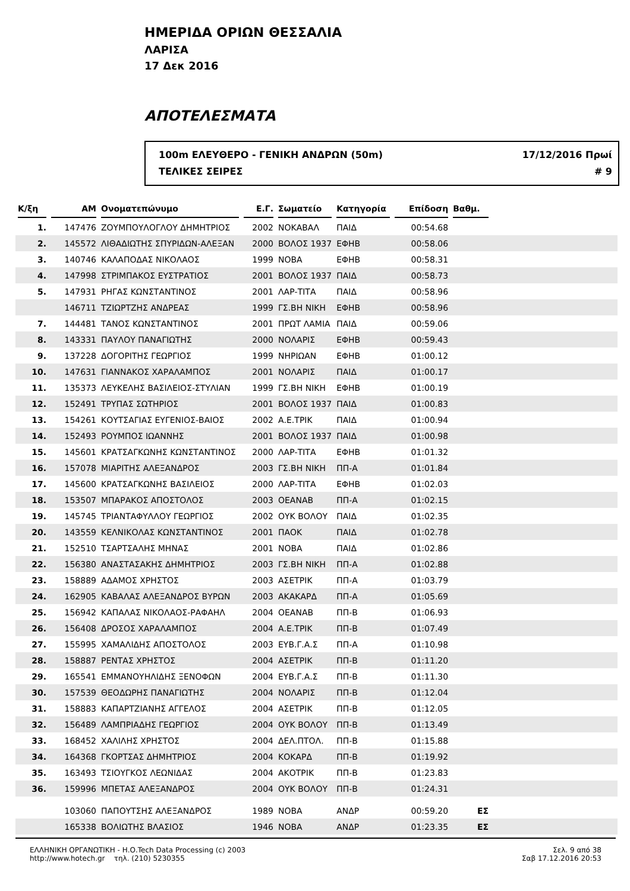ΗΜΕΡΙΔΑ ΟΡΙΩΝ ΘΕΣΣΑΛΙΑ
ΛΑΡΙΣΑ
17 Δεκ 2016
ΑΠΟΤΕΛΕΣΜΑΤΑ
100m ΕΛΕΥΘΕΡΟ - ΓΕΝΙΚΗ ΑΝΔΡΩΝ (50m) 17/12/2016 Πρωί
ΤΕΛΙΚΕΣ ΣΕΙΡΕΣ # 9
| Κ/ξη | ΑΜ | Ονοματεπώνυμο | Ε.Γ. | Σωματείο | Κατηγορία | Επίδοση | Βαθμ. | |
| --- | --- | --- | --- | --- | --- | --- | --- | --- |
| 1. | 147476 | ΖΟΥΜΠΟΥΛΟΓΛΟΥ ΔΗΜΗΤΡΙΟΣ | 2002 | ΝΟΚΑΒΑΛ | ΠΑΙΔ | 00:54.68 | | |
| 2. | 145572 | ΛΙΘΑΔΙΩΤΗΣ ΣΠΥΡΙΔΩΝ-ΑΛΕΞΑΝ | 2000 | ΒΟΛΟΣ 1937 | ΕΦΗΒ | 00:58.06 | | |
| 3. | 140746 | ΚΑΛΑΠΟΔΑΣ ΝΙΚΟΛΑΟΣ | 1999 | ΝΟΒΑ | ΕΦΗΒ | 00:58.31 | | |
| 4. | 147998 | ΣΤΡΙΜΠΑΚΟΣ ΕΥΣΤΡΑΤΙΟΣ | 2001 | ΒΟΛΟΣ 1937 | ΠΑΙΔ | 00:58.73 | | |
| 5. | 147931 | ΡΗΓΑΣ ΚΩΝΣΤΑΝΤΙΝΟΣ | 2001 | ΛΑΡ-ΤΙΤΑ | ΠΑΙΔ | 00:58.96 | | |
| | 146711 | ΤΖΙΩΡΤΖΗΣ ΑΝΔΡΕΑΣ | 1999 | ΓΣ.ΒΗ ΝΙΚΗ | ΕΦΗΒ | 00:58.96 | | |
| 7. | 144481 | ΤΑΝΟΣ ΚΩΝΣΤΑΝΤΙΝΟΣ | 2001 | ΠΡΩΤ ΛΑΜΙΑ | ΠΑΙΔ | 00:59.06 | | |
| 8. | 143331 | ΠΑΥΛΟΥ ΠΑΝΑΓΙΩΤΗΣ | 2000 | ΝΟΛΑΡΙΣ | ΕΦΗΒ | 00:59.43 | | |
| 9. | 137228 | ΔΟΓΟΡΙΤΗΣ ΓΕΩΡΓΙΟΣ | 1999 | ΝΗΡΙΩΑΝ | ΕΦΗΒ | 01:00.12 | | |
| 10. | 147631 | ΓΙΑΝΝΑΚΟΣ ΧΑΡΑΛΑΜΠΟΣ | 2001 | ΝΟΛΑΡΙΣ | ΠΑΙΔ | 01:00.17 | | |
| 11. | 135373 | ΛΕΥΚΕΛΗΣ ΒΑΣΙΛΕΙΟΣ-ΣΤΥΛΙΑΝ | 1999 | ΓΣ.ΒΗ ΝΙΚΗ | ΕΦΗΒ | 01:00.19 | | |
| 12. | 152491 | ΤΡΥΠΑΣ ΣΩΤΗΡΙΟΣ | 2001 | ΒΟΛΟΣ 1937 | ΠΑΙΔ | 01:00.83 | | |
| 13. | 154261 | ΚΟΥΤΣΑΓΙΑΣ ΕΥΓΕΝΙΟΣ-ΒΑΙΟΣ | 2002 | Α.Ε.ΤΡΙΚ | ΠΑΙΔ | 01:00.94 | | |
| 14. | 152493 | ΡΟΥΜΠΟΣ ΙΩΑΝΝΗΣ | 2001 | ΒΟΛΟΣ 1937 | ΠΑΙΔ | 01:00.98 | | |
| 15. | 145601 | ΚΡΑΤΣΑΓΚΩΝΗΣ ΚΩΝΣΤΑΝΤΙΝΟΣ | 2000 | ΛΑΡ-ΤΙΤΑ | ΕΦΗΒ | 01:01.32 | | |
| 16. | 157078 | ΜΙΑΡΙΤΗΣ ΑΛΕΞΑΝΔΡΟΣ | 2003 | ΓΣ.ΒΗ ΝΙΚΗ | ΠΠ-Α | 01:01.84 | | |
| 17. | 145600 | ΚΡΑΤΣΑΓΚΩΝΗΣ ΒΑΣΙΛΕΙΟΣ | 2000 | ΛΑΡ-ΤΙΤΑ | ΕΦΗΒ | 01:02.03 | | |
| 18. | 153507 | ΜΠΑΡΑΚΟΣ ΑΠΟΣΤΟΛΟΣ | 2003 | ΟΕΑΝΑΒ | ΠΠ-Α | 01:02.15 | | |
| 19. | 145745 | ΤΡΙΑΝΤΑΦΥΛΛΟΥ ΓΕΩΡΓΙΟΣ | 2002 | ΟΥΚ ΒΟΛΟΥ | ΠΑΙΔ | 01:02.35 | | |
| 20. | 143559 | ΚΕΛΝΙΚΟΛΑΣ ΚΩΝΣΤΑΝΤΙΝΟΣ | 2001 | ΠΑΟΚ | ΠΑΙΔ | 01:02.78 | | |
| 21. | 152510 | ΤΣΑΡΤΣΑΛΗΣ ΜΗΝΑΣ | 2001 | ΝΟΒΑ | ΠΑΙΔ | 01:02.86 | | |
| 22. | 156380 | ΑΝΑΣΤΑΣΑΚΗΣ ΔΗΜΗΤΡΙΟΣ | 2003 | ΓΣ.ΒΗ ΝΙΚΗ | ΠΠ-Α | 01:02.88 | | |
| 23. | 158889 | ΑΔΑΜΟΣ ΧΡΗΣΤΟΣ | 2003 | ΑΣΕΤΡΙΚ | ΠΠ-Α | 01:03.79 | | |
| 24. | 162905 | ΚΑΒΑΛΑΣ ΑΛΕΞΑΝΔΡΟΣ ΒΥΡΩΝ | 2003 | ΑΚΑΚΑΡΔ | ΠΠ-Α | 01:05.69 | | |
| 25. | 156942 | ΚΑΠΑΛΑΣ ΝΙΚΟΛΑΟΣ-ΡΑΦΑΗΛ | 2004 | ΟΕΑΝΑΒ | ΠΠ-Β | 01:06.93 | | |
| 26. | 156408 | ΔΡΟΣΟΣ ΧΑΡΑΛΑΜΠΟΣ | 2004 | Α.Ε.ΤΡΙΚ | ΠΠ-Β | 01:07.49 | | |
| 27. | 155995 | ΧΑΜΑΛΙΔΗΣ ΑΠΟΣΤΟΛΟΣ | 2003 | ΕΥΒ.Γ.Α.Σ | ΠΠ-Α | 01:10.98 | | |
| 28. | 158887 | ΡΕΝΤΑΣ ΧΡΗΣΤΟΣ | 2004 | ΑΣΕΤΡΙΚ | ΠΠ-Β | 01:11.20 | | |
| 29. | 165541 | ΕΜΜΑΝΟΥΗΛΙΔΗΣ ΞΕΝΟΦΩΝ | 2004 | ΕΥΒ.Γ.Α.Σ | ΠΠ-Β | 01:11.30 | | |
| 30. | 157539 | ΘΕΟΔΩΡΗΣ ΠΑΝΑΓΙΩΤΗΣ | 2004 | ΝΟΛΑΡΙΣ | ΠΠ-Β | 01:12.04 | | |
| 31. | 158883 | ΚΑΠΑΡΤΖΙΑΝΗΣ ΑΓΓΕΛΟΣ | 2004 | ΑΣΕΤΡΙΚ | ΠΠ-Β | 01:12.05 | | |
| 32. | 156489 | ΛΑΜΠΡΙΑΔΗΣ ΓΕΩΡΓΙΟΣ | 2004 | ΟΥΚ ΒΟΛΟΥ | ΠΠ-Β | 01:13.49 | | |
| 33. | 168452 | ΧΑΛΙΛΗΣ ΧΡΗΣΤΟΣ | 2004 | ΔΕΛ.ΠΤΟΛ. | ΠΠ-Β | 01:15.88 | | |
| 34. | 164368 | ΓΚΟΡΤΣΑΣ ΔΗΜΗΤΡΙΟΣ | 2004 | ΚΟΚΑΡΔ | ΠΠ-Β | 01:19.92 | | |
| 35. | 163493 | ΤΣΙΟΥΓΚΟΣ ΛΕΩΝΙΔΑΣ | 2004 | ΑΚΟΤΡΙΚ | ΠΠ-Β | 01:23.83 | | |
| 36. | 159996 | ΜΠΕΤΑΣ ΑΛΕΞΑΝΔΡΟΣ | 2004 | ΟΥΚ ΒΟΛΟΥ | ΠΠ-Β | 01:24.31 | | |
| | 103060 | ΠΑΠΟΥΤΣΗΣ ΑΛΕΞΑΝΔΡΟΣ | 1989 | ΝΟΒΑ | ΑΝΔΡ | 00:59.20 | ΕΣ | |
| | 165338 | ΒΟΛΙΩΤΗΣ ΒΛΑΣΙΟΣ | 1946 | ΝΟΒΑ | ΑΝΔΡ | 01:23.35 | ΕΣ | |
ΕΛΛΗΝΙΚΗ ΟΡΓΑΝΩΤΙΚΗ - Η.Ο.Tech Data Processing (c) 2003
http://www.hotech.gr τηλ. (210) 5230355
Σελ. 9 από 38
Σαβ 17.12.2016 20:53